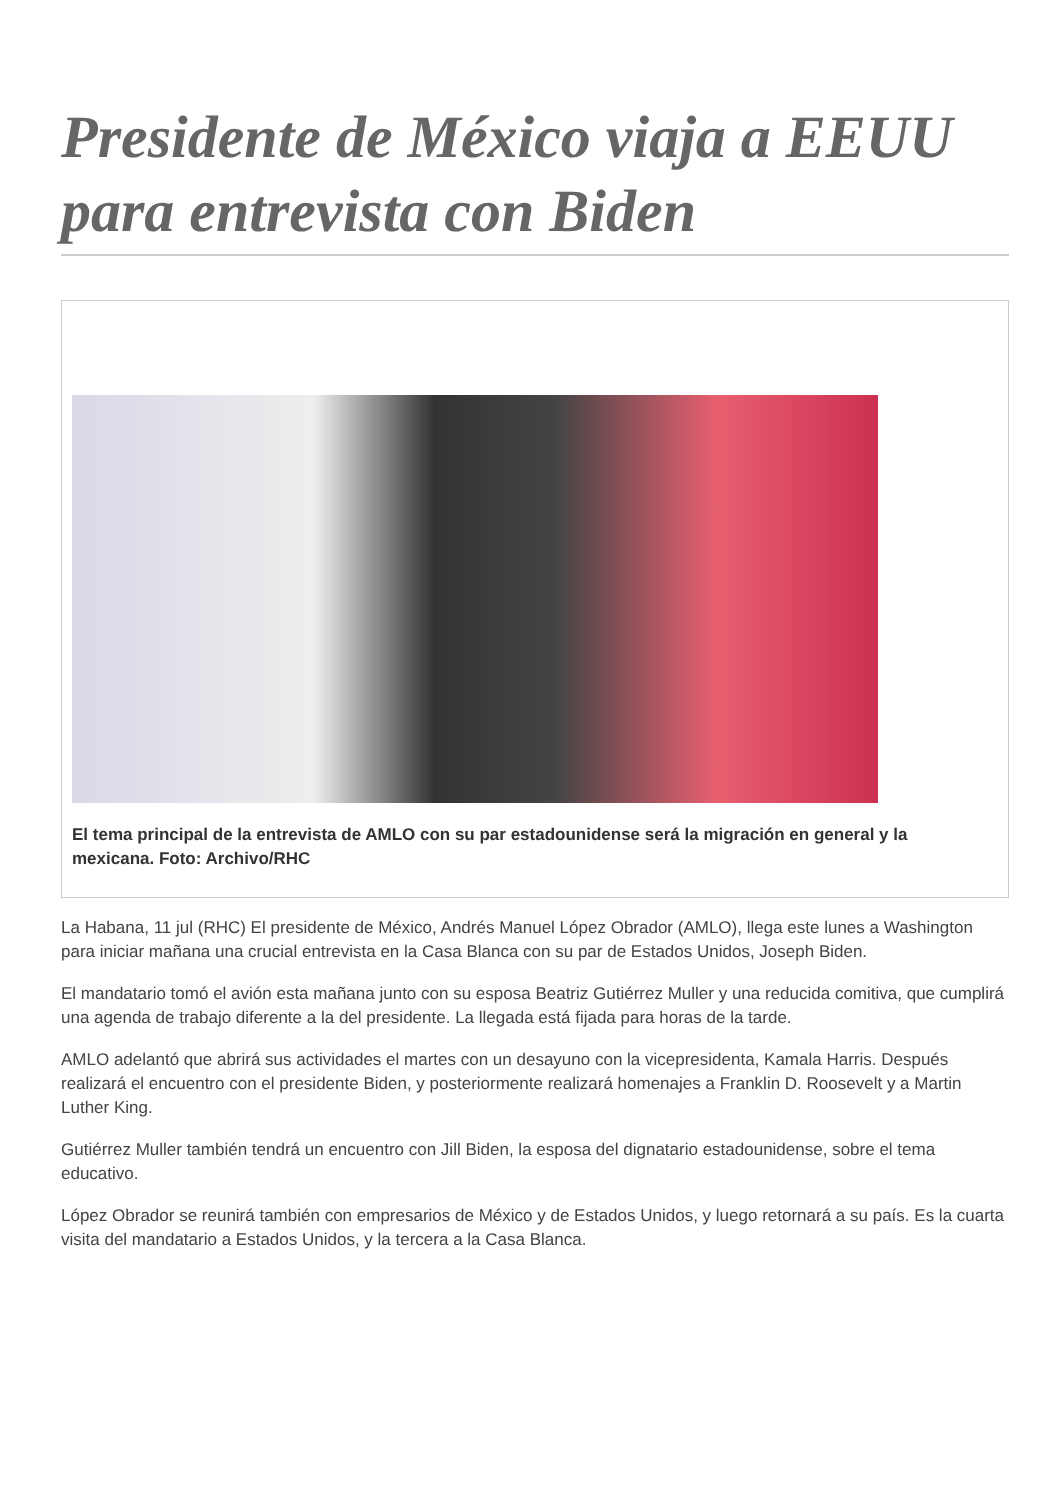Presidente de México viaja a EEUU para entrevista con Biden
El tema principal de la entrevista de AMLO con su par estadounidense será la migración en general y la mexicana. Foto: Archivo/RHC
La Habana, 11 jul (RHC) El presidente de México, Andrés Manuel López Obrador (AMLO), llega este lunes a Washington para iniciar mañana una crucial entrevista en la Casa Blanca con su par de Estados Unidos, Joseph Biden.
El mandatario tomó el avión esta mañana junto con su esposa Beatriz Gutiérrez Muller y una reducida comitiva, que cumplirá una agenda de trabajo diferente a la del presidente. La llegada está fijada para horas de la tarde.
AMLO adelantó que abrirá sus actividades el martes con un desayuno con la vicepresidenta, Kamala Harris. Después realizará el encuentro con el presidente Biden, y posteriormente realizará homenajes a Franklin D. Roosevelt y a Martin Luther King.
Gutiérrez Muller también tendrá un encuentro con Jill Biden, la esposa del dignatario estadounidense, sobre el tema educativo.
López Obrador se reunirá también con empresarios de México y de Estados Unidos, y luego retornará a su país. Es la cuarta visita del mandatario a Estados Unidos, y la tercera a la Casa Blanca.